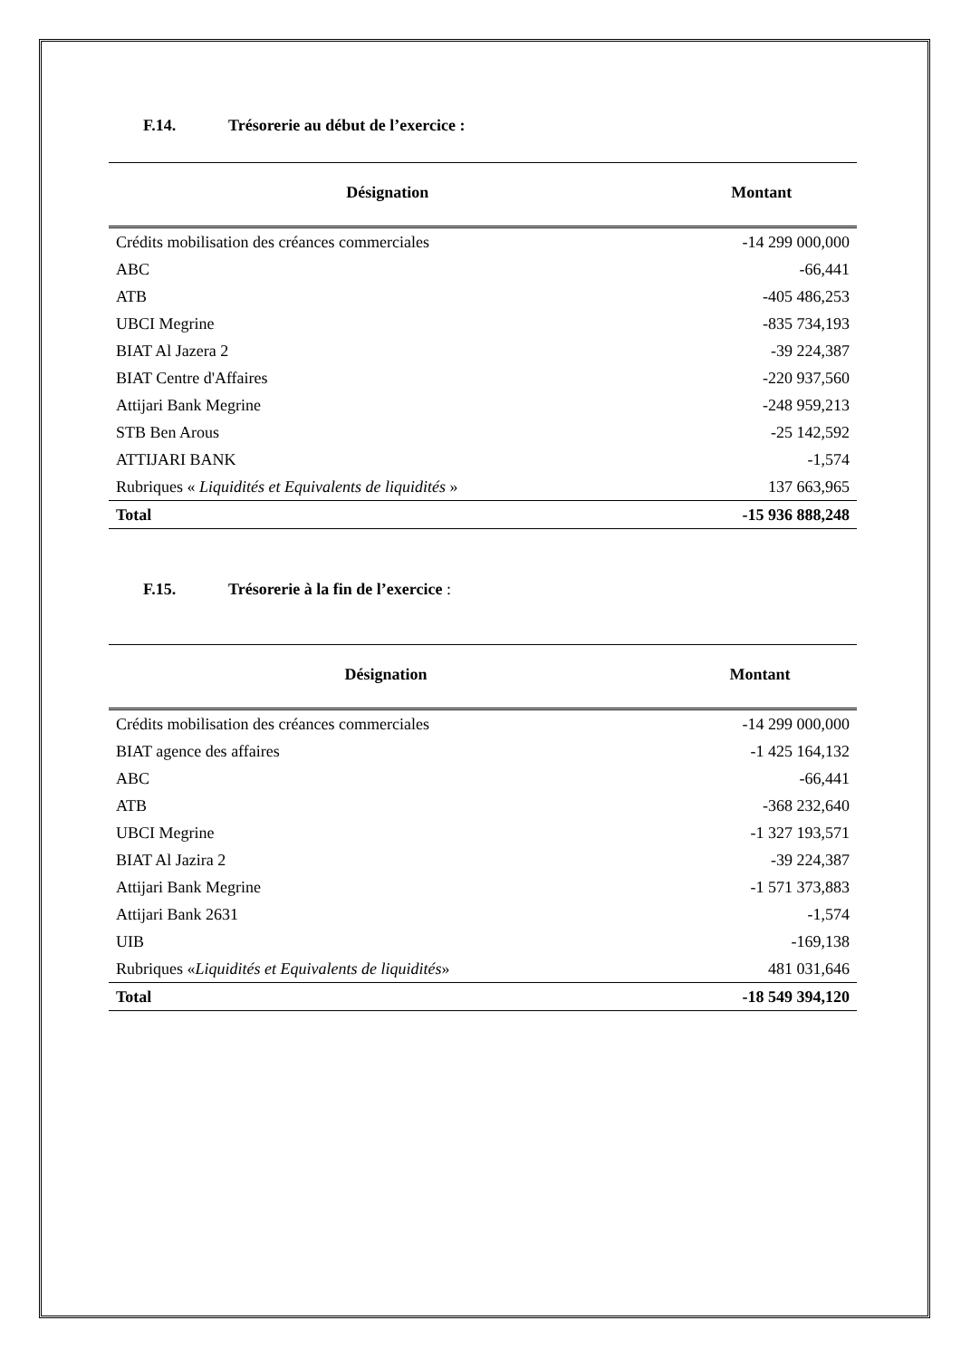F.14. Trésorerie au début de l’exercice :
| Désignation | Montant |
| --- | --- |
| Crédits mobilisation des créances commerciales | -14 299 000,000 |
| ABC | -66,441 |
| ATB | -405 486,253 |
| UBCI Megrine | -835 734,193 |
| BIAT Al Jazera 2 | -39 224,387 |
| BIAT Centre d'Affaires | -220 937,560 |
| Attijari Bank Megrine | -248 959,213 |
| STB Ben Arous | -25 142,592 |
| ATTIJARI BANK | -1,574 |
| Rubriques « Liquidités et Equivalents de liquidités » | 137 663,965 |
| Total | -15 936 888,248 |
F.15. Trésorerie à la fin de l’exercice :
| Désignation | Montant |
| --- | --- |
| Crédits mobilisation des créances commerciales | -14 299 000,000 |
| BIAT agence des affaires | -1 425 164,132 |
| ABC | -66,441 |
| ATB | -368 232,640 |
| UBCI Megrine | -1 327 193,571 |
| BIAT Al Jazira 2 | -39 224,387 |
| Attijari Bank Megrine | -1 571 373,883 |
| Attijari Bank 2631 | -1,574 |
| UIB | -169,138 |
| Rubriques « Liquidités et Equivalents de liquidités » | 481 031,646 |
| Total | -18 549 394,120 |